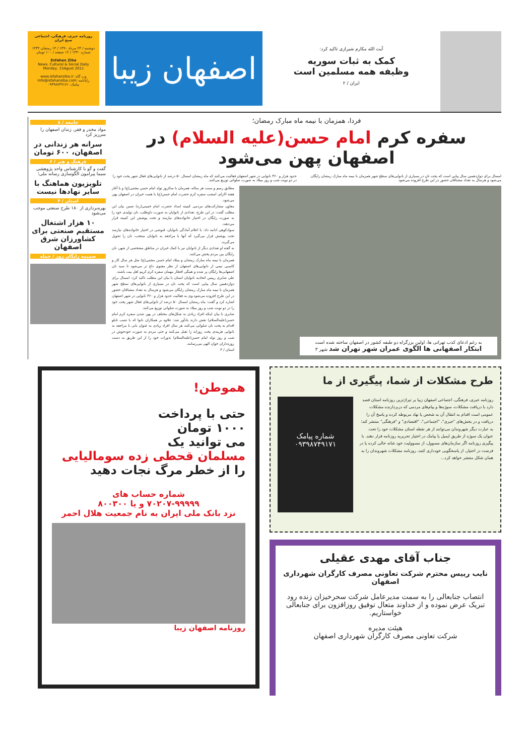آیت الله مکارم شیرازی تاکید کرد:
کمک به ثبات سوریه
وظیفه همه مسلمین است
ایران / ۲
اصفهان زیبا
روزنامه خبری، فرهنگی، اجتماعی صبح ایران
دوشنبه / ۲۴ مرداد ۱۳۹۰ / ۱۴ رمضان ۱۴۳۲
شماره ۱۳۳۰ / ۱۲ صفحه / ۱۰۰ تومان
Esfahan Ziba
News, Cultural & Social Daily
Monday, 15Agust 2011
وب گاه: www.isfahanziba.ir
رایانامه: info@isfahanziba.com
پیامک: ۰۹۳۹۸۷۴۹۱۷۱
فردا، همزمان با نیمه ماه مبارک رمضان؛
سفره کرم امام حسن(علیه السلام) در اصفهان پهن می‌شود
امسال برای دوازدهمین سال پیاپی است که پخت نان در بسیاری از نانوایی‌های سطح شهر همزمان با نیمه ماه مبارک رمضان رایگان می‌شود و هرسال به تعداد مشتاقان حضور در این طرح افزوده می‌شود.
حدود هزار و ۳۶۰ نانوایی در شهر اصفهان فعالیت می‌کنند که ماه رمضان امسال ۵۰ درصد از نانوایی‌های فعال شهر پخت خود را در دو نوبت شب و روز میلاد به صورت صلواتی توزیع می‌کنند.
به رغم ادعای کذب تهرانی ها، اولین بزرگراه دو طبقه کشور در اصفهان ساخته شده است
ابتکار اصفهانی ها الگوی عمران شهر تهران شد شهر ۳
مطابق رسم و سنت هر ساله، همزمان با سالروز تولد امام حسن مجتبی(ع) و با آغاز هفته اکرام، امشب سفره کرم حضرت امام حسن(ع) با همت خیران در اصفهان پهن می‌شود.
معاون مشارکت‌های مردمی کمیته امداد حضرت امام خمینی(ره) ضمن بیان این مطلب گفت: در این طرح، تعدادی از نانوایان به صورت داوطلب، نان تولیدی خود را به صورت رایگان در اختیار خانواده‌های نیازمند و تحت پوشش این کمیته قرار می‌دهند.
سوادکوهی ادامه داد: با اعلام آمادگی نانوایان، قبوضی در اختیار خانواده‌های نیازمند تحت پوشش قرار می‌گیرد که آنها با مراجعه به نانوایان منتخب، نان را تحویل می‌گیرند.
به گفته او تعدادی دیگر از نانوایان نیز با کمک خیران در مناطق مشخصی از شهر، نان رایگان بین مردم پخش می‌کنند.
همزمان با نیمه ماه مبارک رمضان و میلاد امام حسن مجتبی(ع) مثل هر سال کار و کاسبی نیمی از نانوایی‌های اصفهان از نظر معنوی داغ تر می‌شود تا سبد نان اصفهانی‌ها رایگان پر شده و همگی افطار مهمان سفره کرم کریم اهل بیت باشند.
علی صابری رییس اتحادیه نانوایان استان با بیان این مطلب تاکید کرد: امسال برای دوازدهمین سال پیاپی است که پخت نان در بسیاری از نانوایی‌های سطح شهر همزمان با نیمه ماه مبارک رمضان رایگان می‌شود و هرسال به تعداد مشتاقان حضور در این طرح افزوده می‌شود.وی به فعالیت حدود هزار و ۳۶۰ نانوایی در شهر اصفهان اشاره کرد و گفت: ماه رمضان امسال ۵۰ درصد از نانوایی‌های فعال شهر پخت خود را در دو نوبت شب و روز میلاد به صورت صلواتی توزیع می‌کنند.
صابری با بیان اینکه افراد زیادی به شکل‌های مختلف در پهن شدن سفره کرم امام حسن(علیه‌السلام) نقش دارند یادآور شد: علاوه بر همکاران نانوا که با نصب تابلو اقدام به پخت نان صلواتی می‌کنند هر سال افراد زیادی به عنوان بانی با مراجعه به نانوایی هزینه‌ی پخت روزانه را تقبل می‌کنند و حتی مردم به صورت خودجوش در شب و روز تولد امام حسن(علیه‌السلام) نذورات خود را از این طریق به دست روزه‌داران خوان الهی می‌رسانند.
استان / ۴
جامعه / ۸
مواد مخدر و فقر، زندان اصفهان را سرریز کرد
سرانه هر زندانی در اصفهان، ۶۰۰ تومان
فرهنگ و هنر / ۶
گفت و گو با کارشناس واحد پژوهشی سیما پیرامون الگوسازی رسانه ملی؛
تلویزیون هماهنگ با سایر نهادها نیست
استان / ۴
بهره‌برداری از ۱۸۰ طرح صنعتی موجب می‌شود
۱۰ هزار اشتغال مستقیم صنعتی برای کشاورزان شرق اصفهان
ضمیمه رایگان روز / حمله
طرح مشکلات از شما، پیگیری از ما
روزنامه خبری، فرهنگی، اجتماعی اصفهان زیبا پر تیراژترین روزنامه استان قصد دارد با دریافت مشکلات، سوژه‌ها و پیام‌های مردمی که دربردارنده مشکلات عمومی است اقدام به انتقال آن به شخص یا نهاد مربوطه کرده و پاسخ آن را دریافت و در بخش‌های "خبری"، "اجتماعی"، "اقتصادی" و "فرهنگی" منتشر کند؛ به عبارت دیگر شهروندان می‌توانند از هر نقطه استان مشکلات خود را تحت عنوان یک سوژه از طریق ایمیل یا پیامک در اختیار تحریریه روزنامه قرار دهند. با پیگیری روزنامه اگر سازمان‌های مسوول، از مسوولیت خود شانه خالی کرده یا در فرصت در اختیار، از پاسخگویی خودداری کنند، روزنامه مشکلات شهروندان را به همان شکل منتشر خواهد کرد...
شماره پیامک
۰۹۳۹۸۷۴۹۱۷۱
جناب آقای مهدی عقیلی
نایب رییس محترم شرکت تعاونی مصرف کارگران شهرداری اصفهان
انتصاب جنابعالی را به سمت مدیرعامل شرکت سحرخیزان زنده رود تبریک عرض نموده و از خداوند متعال توفیق روزافزون برای جنابعالی خواستاریم.
هیئت مدیره
شرکت تعاونی مصرف کارگران شهرداری اصفهان
هموطن!
حتی با پرداخت
۱۰۰۰ تومان
می توانید یک
مسلمان قحطی زده سومالیایی
را از خطر مرگ نجات دهید
شماره حساب های
۷۰۲۰۷-۹۹۹۹۹ و یا ۸۰۰۳۰۰
نزد بانک ملی ایران به نام جمعیت هلال احمر
روزنامه اصفهان زیبا